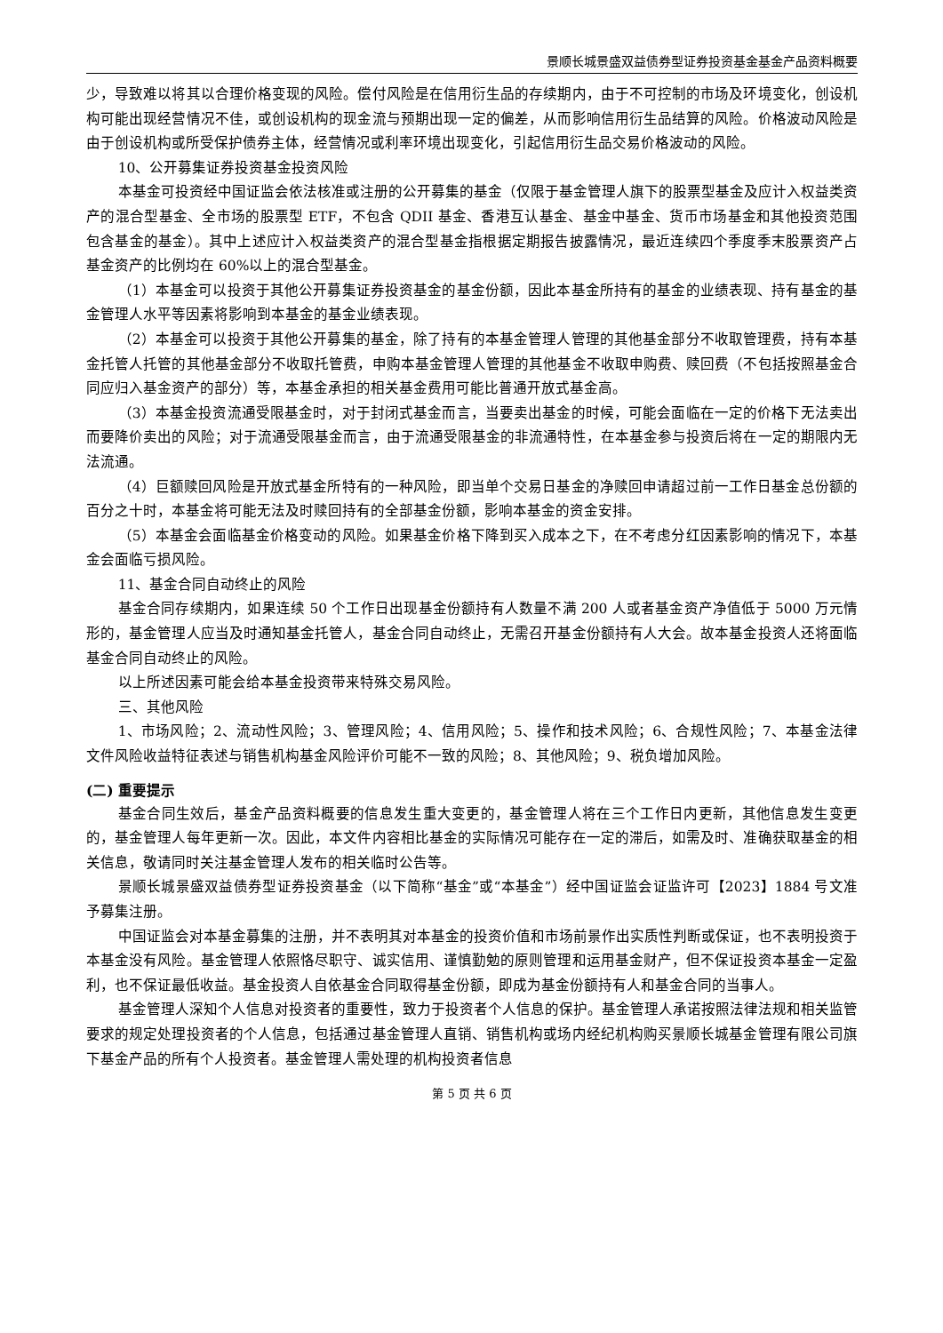景顺长城景盛双益债券型证券投资基金基金产品资料概要
少，导致难以将其以合理价格变现的风险。偿付风险是在信用衍生品的存续期内，由于不可控制的市场及环境变化，创设机构可能出现经营情况不佳，或创设机构的现金流与预期出现一定的偏差，从而影响信用衍生品结算的风险。价格波动风险是由于创设机构或所受保护债券主体，经营情况或利率环境出现变化，引起信用衍生品交易价格波动的风险。
10、公开募集证券投资基金投资风险
本基金可投资经中国证监会依法核准或注册的公开募集的基金（仅限于基金管理人旗下的股票型基金及应计入权益类资产的混合型基金、全市场的股票型 ETF，不包含 QDII 基金、香港互认基金、基金中基金、货币市场基金和其他投资范围包含基金的基金）。其中上述应计入权益类资产的混合型基金指根据定期报告披露情况，最近连续四个季度季末股票资产占基金资产的比例均在 60%以上的混合型基金。
（1）本基金可以投资于其他公开募集证券投资基金的基金份额，因此本基金所持有的基金的业绩表现、持有基金的基金管理人水平等因素将影响到本基金的基金业绩表现。
（2）本基金可以投资于其他公开募集的基金，除了持有的本基金管理人管理的其他基金部分不收取管理费，持有本基金托管人托管的其他基金部分不收取托管费，申购本基金管理人管理的其他基金不收取申购费、赎回费（不包括按照基金合同应归入基金资产的部分）等，本基金承担的相关基金费用可能比普通开放式基金高。
（3）本基金投资流通受限基金时，对于封闭式基金而言，当要卖出基金的时候，可能会面临在一定的价格下无法卖出而要降价卖出的风险；对于流通受限基金而言，由于流通受限基金的非流通特性，在本基金参与投资后将在一定的期限内无法流通。
（4）巨额赎回风险是开放式基金所特有的一种风险，即当单个交易日基金的净赎回申请超过前一工作日基金总份额的百分之十时，本基金将可能无法及时赎回持有的全部基金份额，影响本基金的资金安排。
（5）本基金会面临基金价格变动的风险。如果基金价格下降到买入成本之下，在不考虑分红因素影响的情况下，本基金会面临亏损风险。
11、基金合同自动终止的风险
基金合同存续期内，如果连续 50 个工作日出现基金份额持有人数量不满 200 人或者基金资产净值低于 5000 万元情形的，基金管理人应当及时通知基金托管人，基金合同自动终止，无需召开基金份额持有人大会。故本基金投资人还将面临基金合同自动终止的风险。
以上所述因素可能会给本基金投资带来特殊交易风险。
三、其他风险
1、市场风险；2、流动性风险；3、管理风险；4、信用风险；5、操作和技术风险；6、合规性风险；7、本基金法律文件风险收益特征表述与销售机构基金风险评价可能不一致的风险；8、其他风险；9、税负增加风险。
(二) 重要提示
基金合同生效后，基金产品资料概要的信息发生重大变更的，基金管理人将在三个工作日内更新，其他信息发生变更的，基金管理人每年更新一次。因此，本文件内容相比基金的实际情况可能存在一定的滞后，如需及时、准确获取基金的相关信息，敬请同时关注基金管理人发布的相关临时公告等。
景顺长城景盛双益债券型证券投资基金（以下简称“基金”或“本基金”）经中国证监会证监许可【2023】1884 号文准予募集注册。
中国证监会对本基金募集的注册，并不表明其对本基金的投资价值和市场前景作出实质性判断或保证，也不表明投资于本基金没有风险。基金管理人依照恪尽职守、诚实信用、谨慎勤勉的原则管理和运用基金财产，但不保证投资本基金一定盈利，也不保证最低收益。基金投资人自依基金合同取得基金份额，即成为基金份额持有人和基金合同的当事人。
基金管理人深知个人信息对投资者的重要性，致力于投资者个人信息的保护。基金管理人承诺按照法律法规和相关监管要求的规定处理投资者的个人信息，包括通过基金管理人直销、销售机构或场内经纪机构购买景顺长城基金管理有限公司旗下基金产品的所有个人投资者。基金管理人需处理的机构投资者信息
第 5 页 共 6 页